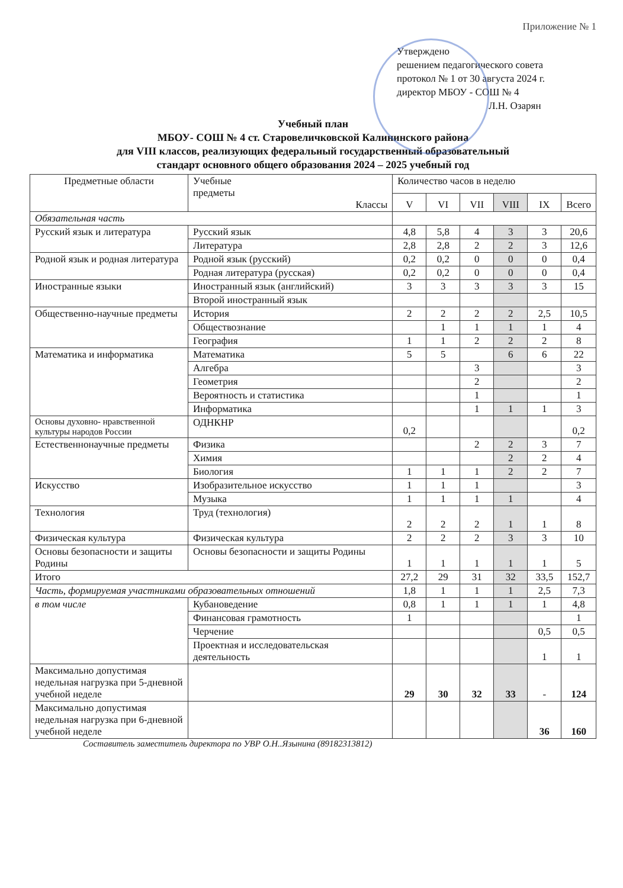Приложение № 1
Утверждено
решением педагогического совета
протокол № 1 от 30 августа 2024 г.
директор МБОУ - СОШ № 4
Л.Н. Озарян
Учебный план
МБОУ- СОШ № 4 ст. Старовеличковской Калининского района
для VIII классов, реализующих федеральный государственный образовательный
стандарт основного общего образования 2024 – 2025 учебный год
| Предметные области | Учебные предметы Классы | Количество часов в неделю | | | | | |
| --- | --- | --- | --- | --- | --- | --- | --- |
| | | V | VI | VII | VIII | IX | Всего |
| Обязательная часть | | | | | | | |
| Русский язык и литература | Русский язык | 4,8 | 5,8 | 4 | 3 | 3 | 20,6 |
| | Литература | 2,8 | 2,8 | 2 | 2 | 3 | 12,6 |
| Родной язык и родная литература | Родной язык (русский) | 0,2 | 0,2 | 0 | 0 | 0 | 0,4 |
| | Родная литература (русская) | 0,2 | 0,2 | 0 | 0 | 0 | 0,4 |
| Иностранные языки | Иностранный язык (английский) | 3 | 3 | 3 | 3 | 3 | 15 |
| | Второй иностранный язык | | | | | | |
| Общественно-научные предметы | История | 2 | 2 | 2 | 2 | 2,5 | 10,5 |
| | Обществознание | | 1 | 1 | 1 | 1 | 4 |
| | География | 1 | 1 | 2 | 2 | 2 | 8 |
| Математика и информатика | Математика | 5 | 5 | | 6 | 6 | 22 |
| | Алгебра | | | 3 | | | 3 |
| | Геометрия | | | 2 | | | 2 |
| | Вероятность и статистика | | | 1 | | | 1 |
| | Информатика | | | 1 | 1 | 1 | 3 |
| Основы духовно- нравственной культуры народов России | ОДНКНР | 0,2 | | | | | 0,2 |
| Естественнонаучные предметы | Физика | | | 2 | 2 | 3 | 7 |
| | Химия | | | | 2 | 2 | 4 |
| | Биология | 1 | 1 | 1 | 2 | 2 | 7 |
| Искусство | Изобразительное искусство | 1 | 1 | 1 | | | 3 |
| | Музыка | 1 | 1 | 1 | 1 | | 4 |
| Технология | Труд (технология) | 2 | 2 | 2 | 1 | 1 | 8 |
| Физическая культура | Физическая культура | 2 | 2 | 2 | 3 | 3 | 10 |
| Основы безопасности и защиты Родины | Основы безопасности и защиты Родины | 1 | 1 | 1 | 1 | 1 | 5 |
| Итого | | 27,2 | 29 | 31 | 32 | 33,5 | 152,7 |
| Часть, формируемая участниками образовательных отношений | | 1,8 | 1 | 1 | 1 | 2,5 | 7,3 |
| в том числе | Кубановедение | 0,8 | 1 | 1 | 1 | 1 | 4,8 |
| | Финансовая грамотность | 1 | | | | | 1 |
| | Черчение | | | | | 0,5 | 0,5 |
| | Проектная и исследовательская деятельность | | | | | 1 | 1 |
| Максимально допустимая недельная нагрузка при 5-дневной учебной неделе | | 29 | 30 | 32 | 33 | - | 124 |
| Максимально допустимая недельная нагрузка при 6-дневной учебной неделе | | | | | | 36 | 160 |
Составитель заместитель директора по УВР О.Н..Язынина (89182313812)